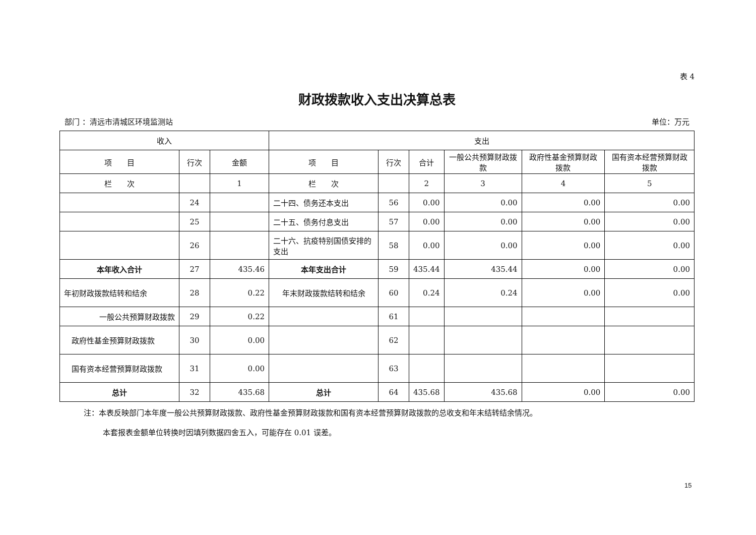表 4
财政拨款收入支出决算总表
部门 ：清远市清城区环境监测站 单位：万元
| 收入 | | | 支出 | | | | | |
| --- | --- | --- | --- | --- | --- | --- | --- | --- |
| 项 目 | 行次 | 金额 | 项 目 | 行次 | 合计 | 一般公共预算财政拨款 | 政府性基金预算财政拨款 | 国有资本经营预算财政拨款 |
| 栏 次 | | 1 | 栏 次 | | 2 | 3 | 4 | 5 |
| | 24 | | 二十四、债务还本支出 | 56 | 0.00 | 0.00 | 0.00 | 0.00 |
| | 25 | | 二十五、债务付息支出 | 57 | 0.00 | 0.00 | 0.00 | 0.00 |
| | 26 | | 二十六、抗疫特别国债安排的支出 | 58 | 0.00 | 0.00 | 0.00 | 0.00 |
| 本年收入合计 | 27 | 435.46 | 本年支出合计 | 59 | 435.44 | 435.44 | 0.00 | 0.00 |
| 年初财政拨款结转和结余 | 28 | 0.22 | 年末财政拨款结转和结余 | 60 | 0.24 | 0.24 | 0.00 | 0.00 |
| 一般公共预算财政拨款 | 29 | 0.22 | | 61 | | | | |
| 政府性基金预算财政拨款 | 30 | 0.00 | | 62 | | | | |
| 国有资本经营预算财政拨款 | 31 | 0.00 | | 63 | | | | |
| 总计 | 32 | 435.68 | 总计 | 64 | 435.68 | 435.68 | 0.00 | 0.00 |
注：本表反映部门本年度一般公共预算财政拨款、政府性基金预算财政拨款和国有资本经营预算财政拨款的总收支和年末结转结余情况。
本套报表金额单位转换时因填列数据四舍五入，可能存在 0.01 误差。
15